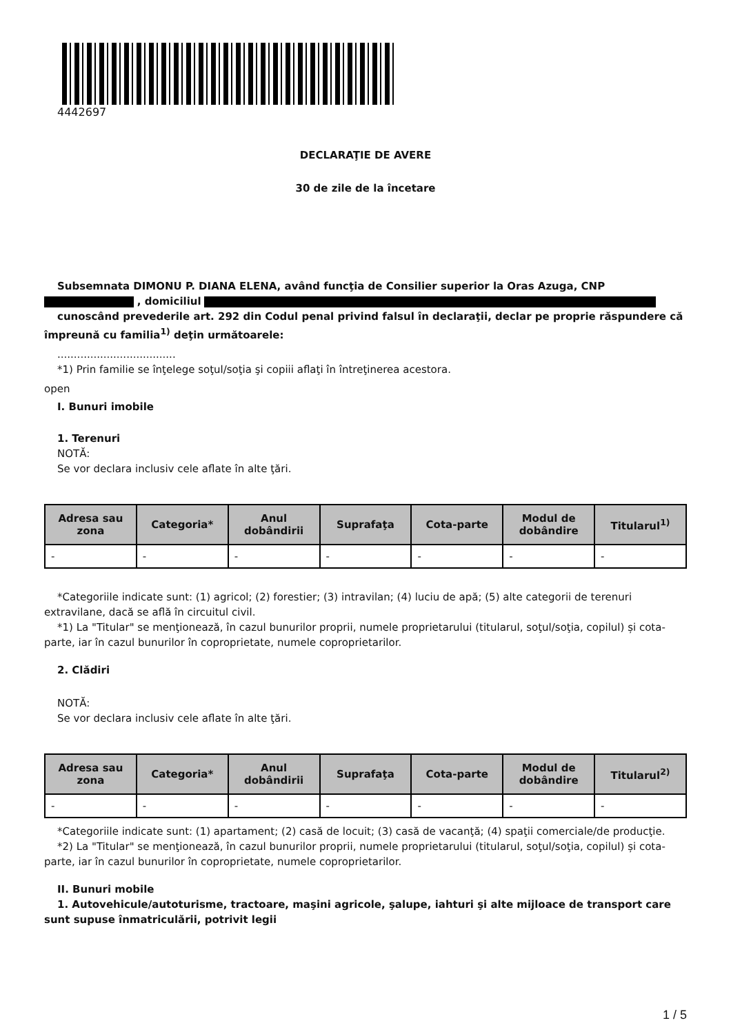4442697
DECLARAŢIE DE AVERE
30 de zile de la încetare
Subsemnata DIMONU P. DIANA ELENA, având funcţia de Consilier superior la Oras Azuga, CNP
, domiciliul
cunoscând prevederile art. 292 din Codul penal privind falsul în declaraţii, declar pe proprie răspundere că împreună cu familia<sup>1)</sup> deţin următoarele:
....................................
*1) Prin familie se înţelege soţul/soţia şi copiii aflaţi în întreţinerea acestora.
open
I. Bunuri imobile
1. Terenuri
NOTĂ:
Se vor declara inclusiv cele aflate în alte ţări.
| Adresa sau zona | Categoria* | Anul dobândirii | Suprafaţa | Cota-parte | Modul de dobândire | Titularul<sup>1)</sup> |
| --- | --- | --- | --- | --- | --- | --- |
| - | - | - | - | - | - | - |
*Categoriile indicate sunt: (1) agricol; (2) forestier; (3) intravilan; (4) luciu de apă; (5) alte categorii de terenuri extravilane, dacă se află în circuitul civil.
*1) La "Titular" se menţionează, în cazul bunurilor proprii, numele proprietarului (titularul, soţul/soţia, copilul) și cota-parte, iar în cazul bunurilor în coproprietate, numele coproprietarilor.
2. Clădiri
NOTĂ:
Se vor declara inclusiv cele aflate în alte ţări.
| Adresa sau zona | Categoria* | Anul dobândirii | Suprafaţa | Cota-parte | Modul de dobândire | Titularul<sup>2)</sup> |
| --- | --- | --- | --- | --- | --- | --- |
| - | - | - | - | - | - | - |
*Categoriile indicate sunt: (1) apartament; (2) casă de locuit; (3) casă de vacanţă; (4) spaţii comerciale/de producţie.
*2) La "Titular" se menţionează, în cazul bunurilor proprii, numele proprietarului (titularul, soţul/soţia, copilul) și cota-parte, iar în cazul bunurilor în coproprietate, numele coproprietarilor.
II. Bunuri mobile
1. Autovehicule/autoturisme, tractoare, maşini agricole, şalupe, iahturi şi alte mijloace de transport care sunt supuse înmatriculării, potrivit legii
1 / 5